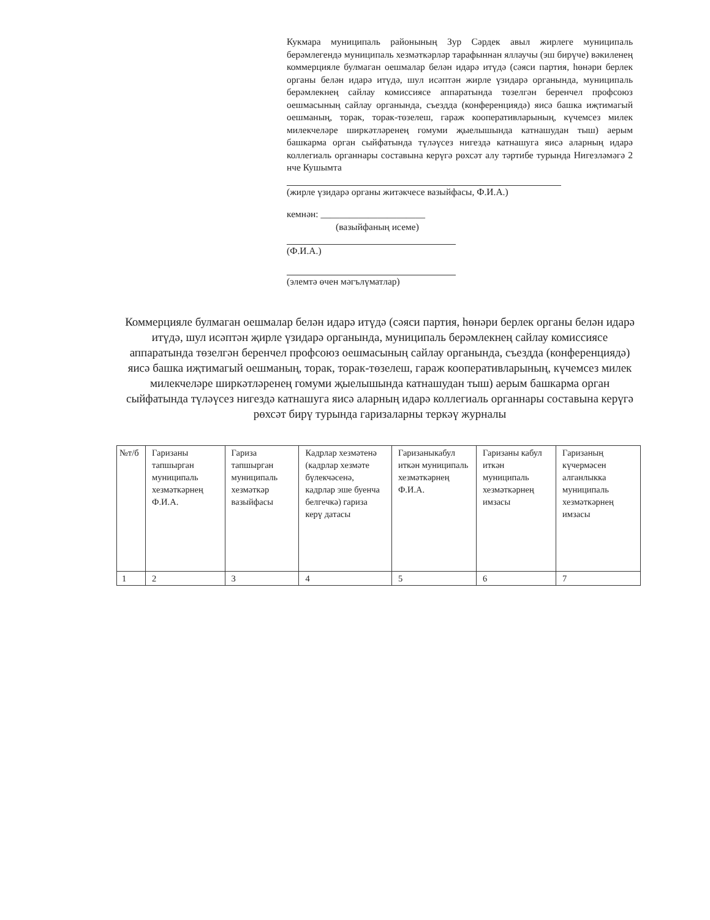Кукмара муниципаль районының Зур Сәрдек авыл жирлеге муниципаль берәмлегендә муниципаль хезмәткәрләр тарафыннан яллаучы (эш бирүче) вәкиленең коммерцияле булмаган оешмалар белән идарә итүдә (сәяси партия, һөнәри берлек органы белән идарә итүдә, шул исәптән жирле үзидарә органында, муниципаль берәмлекнең сайлау комиссиясе аппаратында төзелгән беренчел профсоюз оешмасының сайлау органында, съездда (конференциядә) яисә башка иҗтимагый оешманың, торак, торак-төзелеш, гараж кооперативларының, күчемсез милек милекчеләре ширкәтләренең гомуми җыелышында катнашудан тыш) аерым башкарма орган сыйфатында түләүсез нигездә катнашуга яисә аларның идарә коллегиаль органнары составына керүгә рөхсәт алу тәртибе турында Нигезләмәгә 2 нче Кушымта
(жирле үзидарә органы житәкчесе вазыйфасы, Ф.И.А.)
кемнән: ______________________
(вазыйфаның исеме)
(Ф.И.А.)
(элемтә өчен мәгълүматлар)
Коммерцияле булмаган оешмалар белән идарә итүдә (сәяси партия, һөнәри берлек органы белән идарә итүдә, шул исәптән җирле үзидарә органында, муниципаль берәмлекнең сайлау комиссиясе аппаратында төзелгән беренчел профсоюз оешмасының сайлау органында, съездда (конференциядә) яисә башка иҗтимагый оешманың, торак, торак-төзелеш, гараж кооперативларының, күчемсез милек милекчеләре ширкәтләренең гомуми җыелышында катнашудан тыш) аерым башкарма орган сыйфатында түләүсез нигездә катнашуга яисә аларның идарә коллегиаль органнары составына керүгә рөхсәт бирү турында гаризаларны теркәү журналы
| №т/б | Гаризаны тапшырган муниципаль хезмәткәрнең Ф.И.А. | Гариза тапшырган муниципаль хезмәткәр вазыйфасы | Кадрлар хезмәтенә (кадрлар хезмәте бүлекчәсенә, кадрлар эше буенча белгечкә) гариза керү датасы | Гаризаныкабул иткән муниципаль хезмәткәрнең Ф.И.А. | Гаризаны кабул иткән муниципаль хезмәткәрнең имзасы | Гаризаның күчермәсен алганлыкка муниципаль хезмәткәрнең имзасы |
| --- | --- | --- | --- | --- | --- | --- |
| 1 | 2 | 3 | 4 | 5 | 6 | 7 |